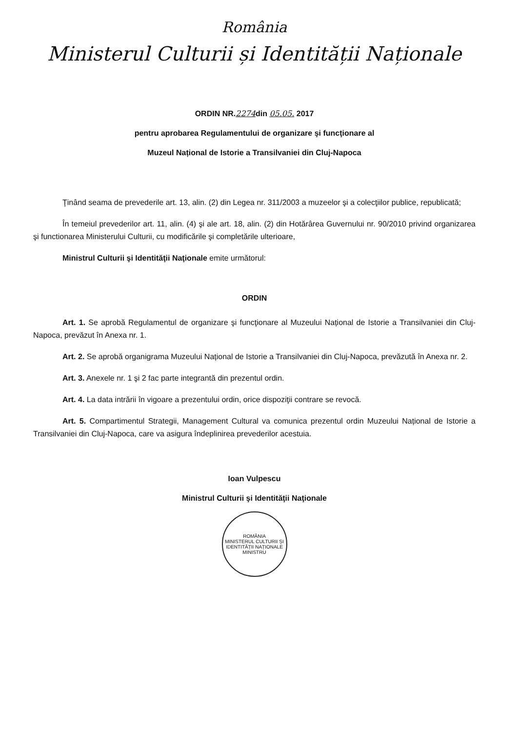România
Ministerul Culturii și Identității Naționale
ORDIN NR.2274din 05.05. 2017
pentru aprobarea Regulamentului de organizare şi funcţionare al
Muzeul Național de Istorie a Transilvaniei din Cluj-Napoca
Ţinând seama de prevederile art. 13, alin. (2) din Legea nr. 311/2003 a muzeelor şi a colecţiilor publice, republicată;
În temeiul prevederilor art. 11, alin. (4) şi ale art. 18, alin. (2) din Hotărârea Guvernului nr. 90/2010 privind organizarea şi functionarea Ministerului Culturii, cu modificările şi completările ulterioare,
Ministrul Culturii şi Identităţii Naţionale emite următorul:
ORDIN
Art. 1. Se aprobă Regulamentul de organizare şi funcţionare al Muzeului Național de Istorie a Transilvaniei din Cluj-Napoca, prevăzut în Anexa nr. 1.
Art. 2. Se aprobă organigrama Muzeului Național de Istorie a Transilvaniei din Cluj-Napoca, prevăzută în Anexa nr. 2.
Art. 3. Anexele nr. 1 şi 2 fac parte integrantă din prezentul ordin.
Art. 4. La data intrării în vigoare a prezentului ordin, orice dispoziţii contrare se revocă.
Art. 5. Compartimentul Strategii, Management Cultural va comunica prezentul ordin Muzeului Național de Istorie a Transilvaniei din Cluj-Napoca, care va asigura îndeplinirea prevederilor acestuia.
Ioan Vulpescu
Ministrul Culturii şi Identităţii Naţionale
ROMÂNIA
MINISTERUL CULTURII ȘI IDENTITĂȚII NAȚIONALE
MINISTRU